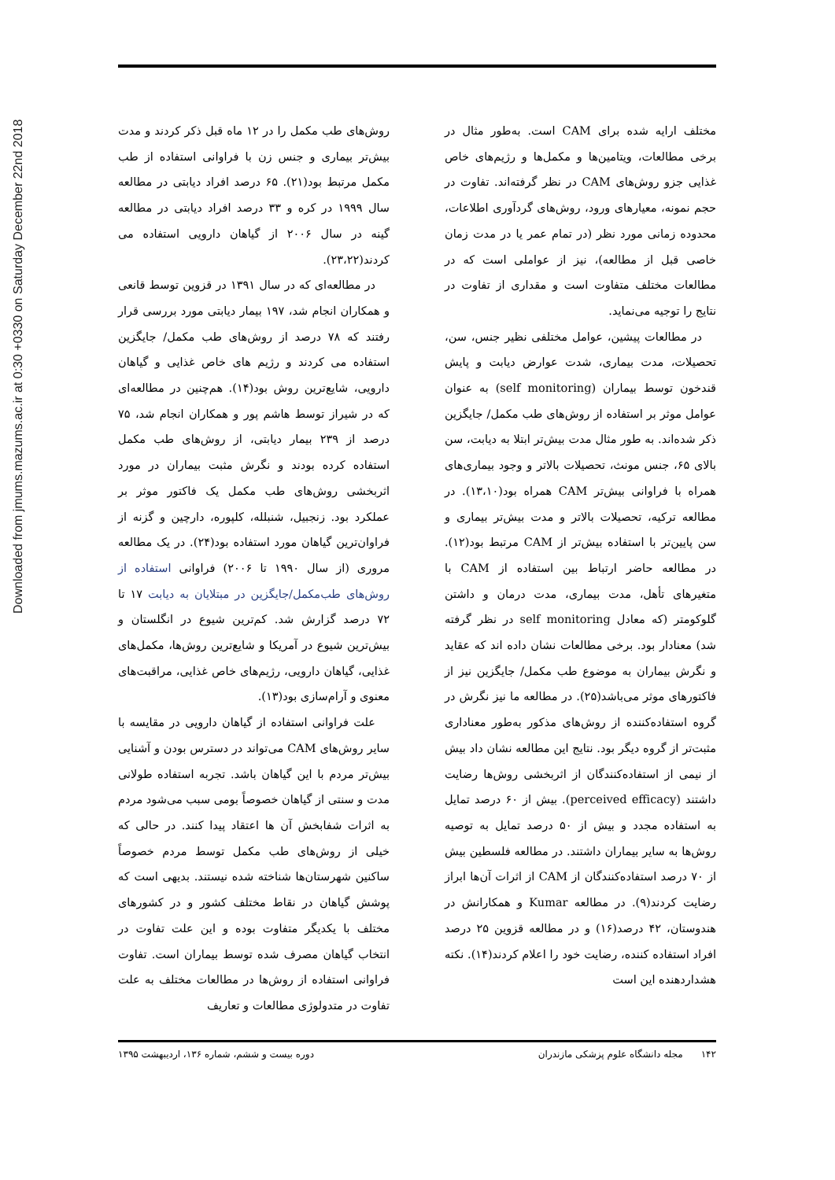Downloaded from jmums.mazums.ac.ir at 0:30 +0330 on Saturday December 22nd 2018
روش‌های طب مکمل را در ۱۲ ماه قبل ذکر کردند و مدت بیش‌تر بیماری و جنس زن با فراوانی استفاده از طب مکمل مرتبط بود(۲۱). ۶۵ درصد افراد دیابتی در مطالعه سال ۱۹۹۹ در کره و ۳۳ درصد افراد دیابتی در مطالعه گینه در سال ۲۰۰۶ از گیاهان دارویی استفاده می کردند(۲۳،۲۲).
در مطالعه‌ای که در سال ۱۳۹۱ در قزوین توسط قانعی و همکاران انجام شد، ۱۹۷ بیمار دیابتی مورد بررسی قرار رفتند که ۷۸ درصد از روش‌های طب مکمل/ جایگزین استفاده می کردند و رژیم های خاص غذایی و گیاهان دارویی، شایع‌ترین روش بود(۱۴). هم‌چنین در مطالعه‌ای که در شیراز توسط هاشم پور و همکاران انجام شد، ۷۵ درصد از ۲۳۹ بیمار دیابتی، از روش‌های طب مکمل استفاده کرده بودند و نگرش مثبت بیماران در مورد اثربخشی روش‌های طب مکمل یک فاکتور موثر بر عملکرد بود. زنجبیل، شنبلله، کلپوره، دارچین و گزنه از فراوان‌ترین گیاهان مورد استفاده بود(۲۴). در یک مطالعه مروری (از سال ۱۹۹۰ تا ۲۰۰۶) فراوانی استفاده از روش‌های طب‌مکمل/جایگزین در مبتلایان به دیابت ۱۷ تا ۷۲ درصد گزارش شد. کم‌ترین شیوع در انگلستان و بیش‌ترین شیوع در آمریکا و شایع‌ترین روش‌ها، مکمل‌های غذایی، گیاهان دارویی، رژیم‌های خاص غذایی، مراقبت‌های معنوی و آرام‌سازی بود(۱۳).
علت فراوانی استفاده از گیاهان دارویی در مقایسه با سایر روش‌های CAM می‌تواند در دسترس بودن و آشنایی بیش‌تر مردم با این گیاهان باشد. تجربه استفاده طولانی مدت و سنتی از گیاهان خصوصاً بومی سبب می‌شود مردم به اثرات شفابخش آن ها اعتقاد پیدا کنند. در حالی که خیلی از روش‌های طب مکمل توسط مردم خصوصاً ساکنین شهرستان‌ها شناخته شده نیستند. بدیهی است که پوشش گیاهان در نقاط مختلف کشور و در کشورهای مختلف با یکدیگر متفاوت بوده و این علت تفاوت در انتخاب گیاهان مصرف شده توسط بیماران است. تفاوت فراوانی استفاده از روش‌ها در مطالعات مختلف به علت تفاوت در متدولوژی مطالعات و تعاریف
مختلف ارایه شده برای CAM است. به‌طور مثال در برخی مطالعات، ویتامین‌ها و مکمل‌ها و رژیم‌های خاص غذایی جزو روش‌های CAM در نظر گرفته‌اند. تفاوت در حجم نمونه، معیارهای ورود، روش‌های گردآوری اطلاعات، محدوده زمانی مورد نظر (در تمام عمر یا در مدت زمان خاصی قبل از مطالعه)، نیز از عواملی است که در مطالعات مختلف متفاوت است و مقداری از تفاوت در نتایج را توجیه می‌نماید.
در مطالعات پیشین، عوامل مختلفی نظیر جنس، سن، تحصیلات، مدت بیماری، شدت عوارض دیابت و پایش قندخون توسط بیماران (self monitoring) به عنوان عوامل موثر بر استفاده از روش‌های طب مکمل/ جایگزین ذکر شده‌اند. به طور مثال مدت بیش‌تر ابتلا به دیابت، سن بالای ۶۵، جنس مونث، تحصیلات بالاتر و وجود بیماری‌های همراه با فراوانی بیش‌تر CAM همراه بود(۱۳،۱۰). در مطالعه ترکیه، تحصیلات بالاتر و مدت بیش‌تر بیماری و سن پایین‌تر با استفاده بیش‌تر از CAM مرتبط بود(۱۲). در مطالعه حاضر ارتباط بین استفاده از CAM با متغیرهای تأهل، مدت بیماری، مدت درمان و داشتن گلوکومتر (که معادل self monitoring در نظر گرفته شد) معنادار بود. برخی مطالعات نشان داده اند که عقاید و نگرش بیماران به موضوع طب مکمل/ جایگزین نیز از فاکتورهای موثر می‌باشد(۲۵). در مطالعه ما نیز نگرش در گروه استفاده‌کننده از روش‌های مذکور به‌طور معناداری مثبت‌تر از گروه دیگر بود. نتایج این مطالعه نشان داد بیش از نیمی از استفاده‌کنندگان از اثربخشی روش‌ها رضایت داشتند (perceived efficacy). بیش از ۶۰ درصد تمایل به استفاده مجدد و بیش از ۵۰ درصد تمایل به توصیه روش‌ها به سایر بیماران داشتند. در مطالعه فلسطین بیش از ۷۰ درصد استفاده‌کنندگان از CAM از اثرات آن‌ها ابراز رضایت کردند(۹). در مطالعه Kumar و همکارانش در هندوستان، ۴۲ درصد(۱۶) و در مطالعه قزوین ۲۵ درصد افراد استفاده کننده، رضایت خود را اعلام کردند(۱۴). نکته هشداردهنده این است
۱۴۲ مجله دانشگاه علوم پزشکی مازندران دوره بیست و ششم، شماره ۱۳۶، اردیبهشت ۱۳۹۵